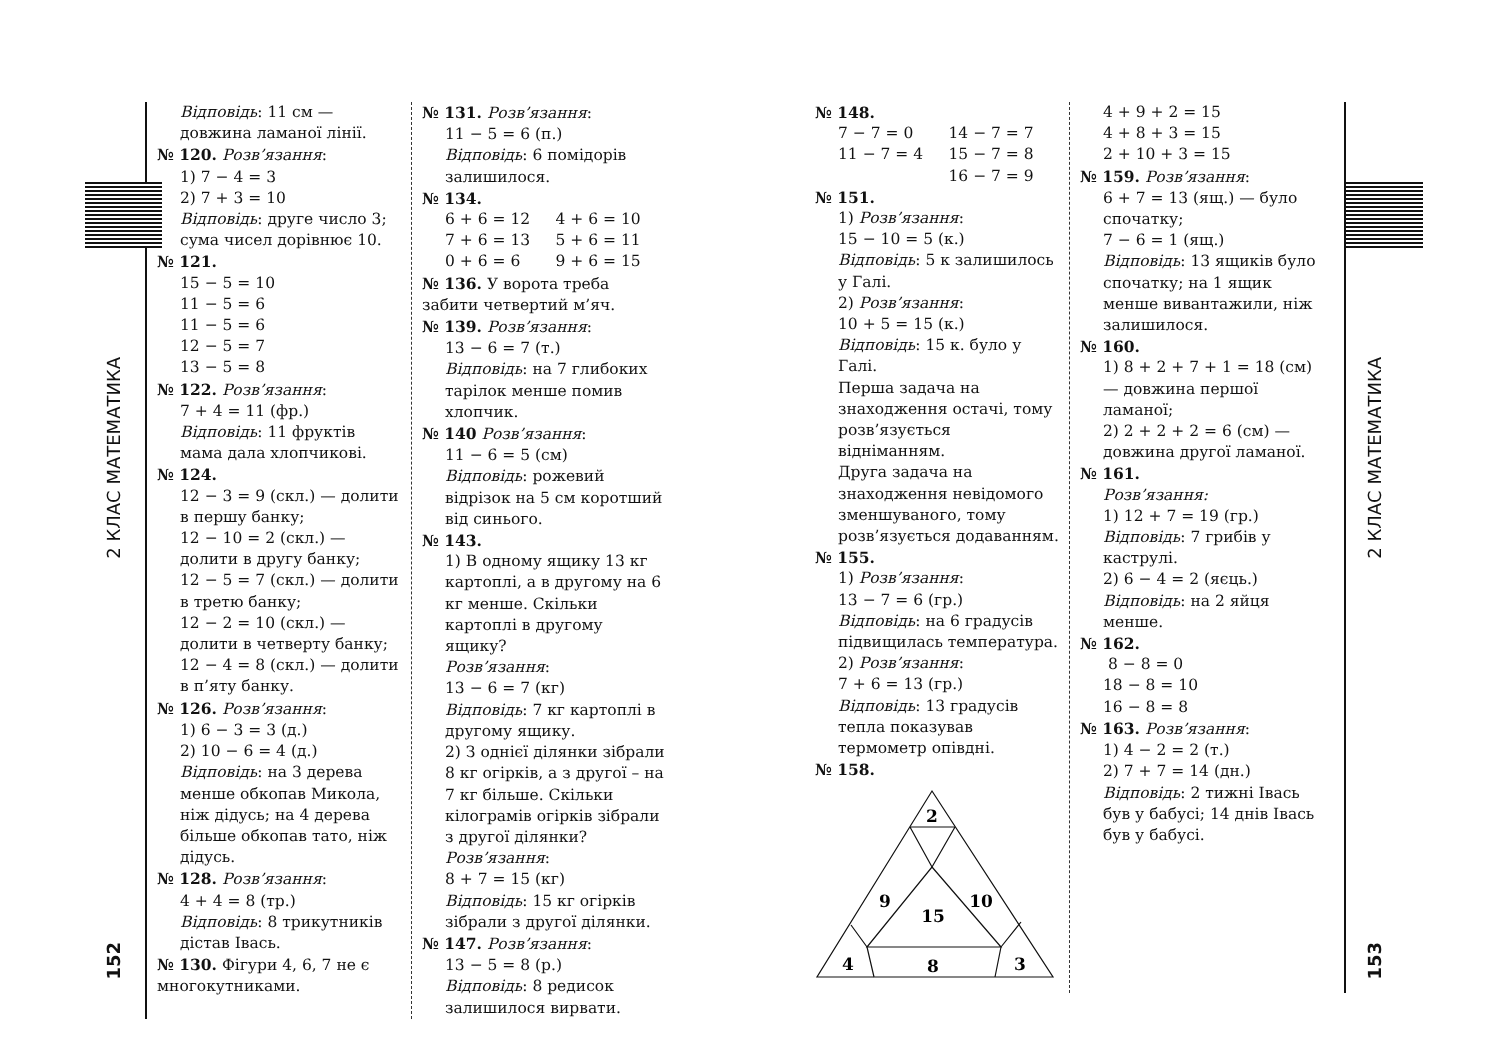2 КЛАС МАТЕМАТИКА
152
Відповідь: 11 см — довжина ламаної лінії.
№ 120. Розв’язання:
1) 7 − 4 = 3
2) 7 + 3 = 10
Відповідь: друге число 3; сума чисел дорівнює 10.
№ 121.
15 − 5 = 10
11 − 5 = 6
11 − 5 = 6
12 − 5 = 7
13 − 5 = 8
№ 122. Розв’язання:
7 + 4 = 11 (фр.)
Відповідь: 11 фруктів мама дала хлопчикові.
№ 124.
12 − 3 = 9 (скл.) — долити в першу банку;
12 − 10 = 2 (скл.) — долити в другу банку;
12 − 5 = 7 (скл.) — долити в третю банку;
12 − 2 = 10 (скл.) — долити в четверту банку;
12 − 4 = 8 (скл.) — долити в п’яту банку.
№ 126. Розв’язання:
1) 6 − 3 = 3 (д.)
2) 10 − 6 = 4 (д.)
Відповідь: на 3 дерева менше обкопав Микола, ніж дідусь; на 4 дерева більше обкопав тато, ніж дідусь.
№ 128. Розв’язання:
4 + 4 = 8 (тр.)
Відповідь: 8 трикутників дістав Івась.
№ 130. Фігури 4, 6, 7 не є многокутниками.
№ 131. Розв’язання:
11 − 5 = 6 (п.)
Відповідь: 6 помідорів залишилося.
№ 134.
6 + 6 = 12 4 + 6 = 10
7 + 6 = 13 5 + 6 = 11
0 + 6 = 6 9 + 6 = 15
№ 136. У ворота треба забити четвертий м’яч.
№ 139. Розв’язання:
13 − 6 = 7 (т.)
Відповідь: на 7 глибоких тарілок менше помив хлопчик.
№ 140 Розв’язання:
11 − 6 = 5 (см)
Відповідь: рожевий відрізок на 5 см коротший від синього.
№ 143.
1) В одному ящику 13 кг картоплі, а в другому на 6 кг менше. Скільки картоплі в другому ящику?
Розв’язання:
13 − 6 = 7 (кг)
Відповідь: 7 кг картоплі в другому ящику.
2) З однієї ділянки зібрали 8 кг огірків, а з другої – на 7 кг більше. Скільки кілограмів огірків зібрали з другої ділянки?
Розв’язання:
8 + 7 = 15 (кг)
Відповідь: 15 кг огірків зібрали з другої ділянки.
№ 147. Розв’язання:
13 − 5 = 8 (р.)
Відповідь: 8 редисок залишилося вирвати.
№ 148.
7 − 7 = 0 14 − 7 = 7
11 − 7 = 4 15 − 7 = 8
16 − 7 = 9
№ 151.
1) Розв’язання:
15 − 10 = 5 (к.)
Відповідь: 5 к залишилось у Галі.
2) Розв’язання:
10 + 5 = 15 (к.)
Відповідь: 15 к. було у Галі.
Перша задача на знаходження остачі, тому розв’язується відніманням.
Друга задача на знаходження невідомого зменшуваного, тому розв’язується додаванням.
№ 155.
1) Розв’язання:
13 − 7 = 6 (гр.)
Відповідь: на 6 градусів підвищилась температура.
2) Розв’язання:
7 + 6 = 13 (гр.)
Відповідь: 13 градусів тепла показував термометр опівдні.
№ 158.
2
9
10
15
4
8
3
4 + 9 + 2 = 15
4 + 8 + 3 = 15
2 + 10 + 3 = 15
№ 159. Розв’язання:
6 + 7 = 13 (ящ.) — було спочатку;
7 − 6 = 1 (ящ.)
Відповідь: 13 ящиків було спочатку; на 1 ящик менше вивантажили, ніж залишилося.
№ 160.
1) 8 + 2 + 7 + 1 = 18 (см) — довжина першої ламаної;
2) 2 + 2 + 2 = 6 (см) — довжина другої ламаної.
№ 161.
Розв’язання:
1) 12 + 7 = 19 (гр.)
Відповідь: 7 грибів у каструлі.
2) 6 − 4 = 2 (яєць.)
Відповідь: на 2 яйця менше.
№ 162.
8 − 8 = 0
18 − 8 = 10
16 − 8 = 8
№ 163. Розв’язання:
1) 4 − 2 = 2 (т.)
2) 7 + 7 = 14 (дн.)
Відповідь: 2 тижні Івась був у бабусі; 14 днів Івась був у бабусі.
2 КЛАС МАТЕМАТИКА
153